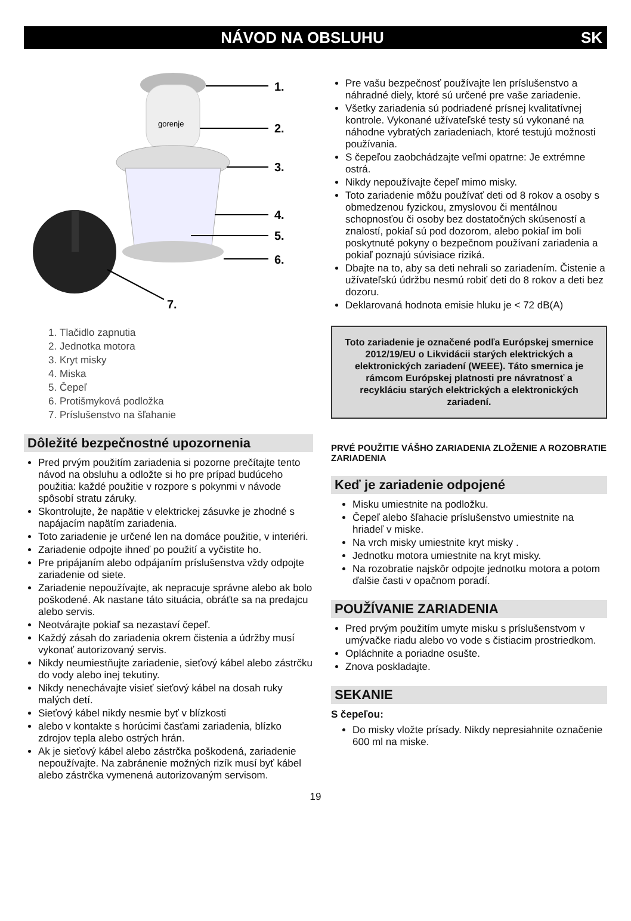NÁVOD NA OBSLUHU SK
gorenje
1.
2.
3.
4.
5.
6.
7.
1. Tlačidlo zapnutia
2. Jednotka motora
3. Kryt misky
4. Miska
5. Čepeľ
6. Protišmyková podložka
7. Príslušenstvo na šľahanie
Dôležité bezpečnostné upozornenia
Pred prvým použitím zariadenia si pozorne prečítajte tento návod na obsluhu a odložte si ho pre prípad budúceho použitia: každé použitie v rozpore s pokynmi v návode spôsobí stratu záruky.
Skontrolujte, že napätie v elektrickej zásuvke je zhodné s napájacím napätím zariadenia.
Toto zariadenie je určené len na domáce použitie, v interiéri.
Zariadenie odpojte ihneď po použití a vyčistite ho.
Pre pripájaním alebo odpájaním príslušenstva vždy odpojte zariadenie od siete.
Zariadenie nepoužívajte, ak nepracuje správne alebo ak bolo poškodené. Ak nastane táto situácia, obráťte sa na predajcu alebo servis.
Neotvárajte pokiaľ sa nezastaví čepeľ.
Každý zásah do zariadenia okrem čistenia a údržby musí vykonať autorizovaný servis.
Nikdy neumiestňujte zariadenie, sieťový kábel alebo zástrčku do vody alebo inej tekutiny.
Nikdy nenechávajte visieť sieťový kábel na dosah ruky malých detí.
Sieťový kábel nikdy nesmie byť v blízkosti
alebo v kontakte s horúcimi časťami zariadenia, blízko zdrojov tepla alebo ostrých hrán.
Ak je sieťový kábel alebo zástrčka poškodená, zariadenie nepoužívajte. Na zabránenie možných rizík musí byť kábel alebo zástrčka vymenená autorizovaným servisom.
Pre vašu bezpečnosť používajte len príslušenstvo a náhradné diely, ktoré sú určené pre vaše zariadenie.
Všetky zariadenia sú podriadené prísnej kvalitatívnej kontrole. Vykonané užívateľské testy sú vykonané na náhodne vybratých zariadeniach, ktoré testujú možnosti používania.
S čepeľou zaobchádzajte veľmi opatrne: Je extrémne ostrá.
Nikdy nepoužívajte čepeľ mimo misky.
Toto zariadenie môžu používať deti od 8 rokov a osoby s obmedzenou fyzickou, zmyslovou či mentálnou schopnosťou či osoby bez dostatočných skúseností a znalostí, pokiaľ sú pod dozorom, alebo pokiaľ im boli poskytnuté pokyny o bezpečnom používaní zariadenia a pokiaľ poznajú súvisiace riziká.
Dbajte na to, aby sa deti nehrali so zariadením. Čistenie a užívateľskú údržbu nesmú robiť deti do 8 rokov a deti bez dozoru.
Deklarovaná hodnota emisie hluku je < 72 dB(A)
Toto zariadenie je označené podľa Európskej smernice 2012/19/EU o Likvidácii starých elektrických a elektronických zariadení (WEEE). Táto smernica je rámcom Európskej platnosti pre návratnosť a recykláciu starých elektrických a elektronických zariadení.
PRVÉ POUŽITIE VÁŠHO ZARIADENIA ZLOŽENIE A ROZOBRATIE ZARIADENIA
Keď je zariadenie odpojené
Misku umiestnite na podložku.
Čepeľ alebo šľahacie príslušenstvo umiestnite na hriadeľ v miske.
Na vrch misky umiestnite kryt misky .
Jednotku motora umiestnite na kryt misky.
Na rozobratie najskôr odpojte jednotku motora a potom ďalšie časti v opačnom poradí.
POUŽÍVANIE ZARIADENIA
Pred prvým použitím umyte misku s príslušenstvom v umývačke riadu alebo vo vode s čistiacim prostriedkom.
Opláchnite a poriadne osušte.
Znova poskladajte.
SEKANIE
S čepeľou:
Do misky vložte prísady. Nikdy nepresiahnite označenie 600 ml na miske.
19